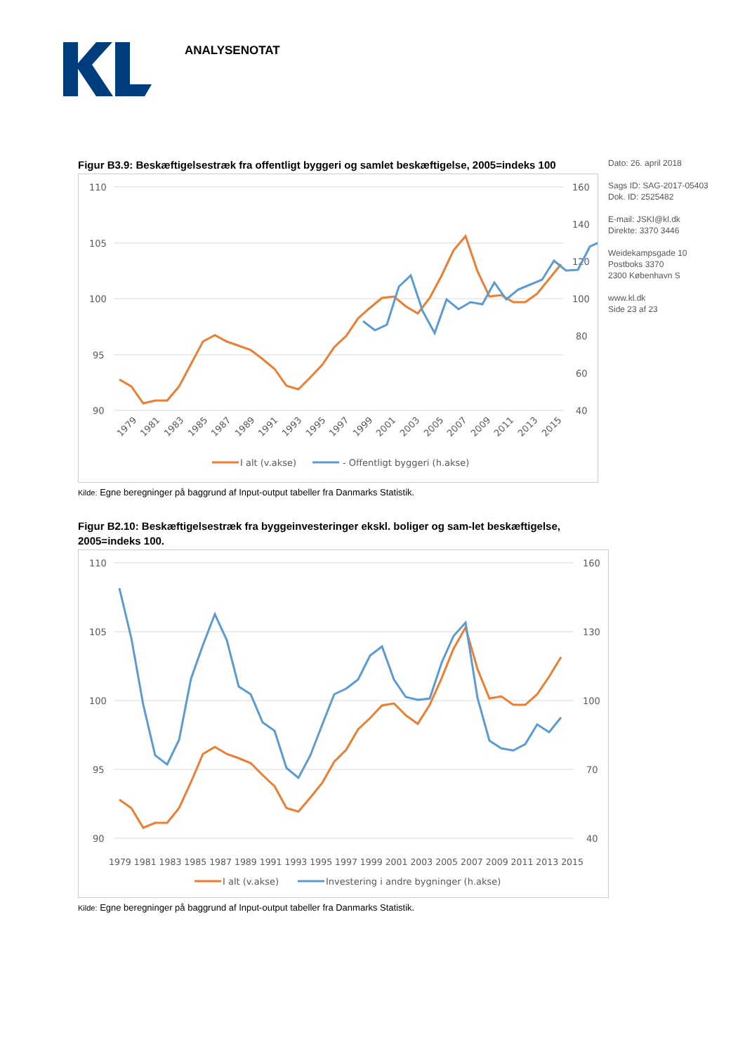ANALYSENOTAT
Dato: 26. april 2018
Sags ID: SAG-2017-05403
Dok. ID: 2525482
E-mail: JSKI@kl.dk
Direkte: 3370 3446
Weidekampsgade 10
Postboks 3370
2300 København S
www.kl.dk
Side 23 af 23
Figur B3.9: Beskæftigelsestræk fra offentligt byggeri og samlet beskæftigelse, 2005=indeks 100
110
105
100
95
90
160
140
120
100
80
60
40
1979
1981
1983
1985
1987
1989
1991
1993
1995
1997
1999
2001
2003
2005
2007
2009
2011
2013
2015
I alt (v.akse)
- Offentligt byggeri (h.akse)
Kilde: Egne beregninger på baggrund af Input-output tabeller fra Danmarks Statistik.
Figur B2.10: Beskæftigelsestræk fra byggeinvesteringer ekskl. boliger og sam-let beskæftigelse, 2005=indeks 100.
110
105
100
95
90
160
130
100
70
40
1979 1981 1983 1985 1987 1989 1991 1993 1995 1997 1999 2001 2003 2005 2007 2009 2011 2013 2015
I alt (v.akse)
Investering i andre bygninger (h.akse)
Kilde: Egne beregninger på baggrund af Input-output tabeller fra Danmarks Statistik.